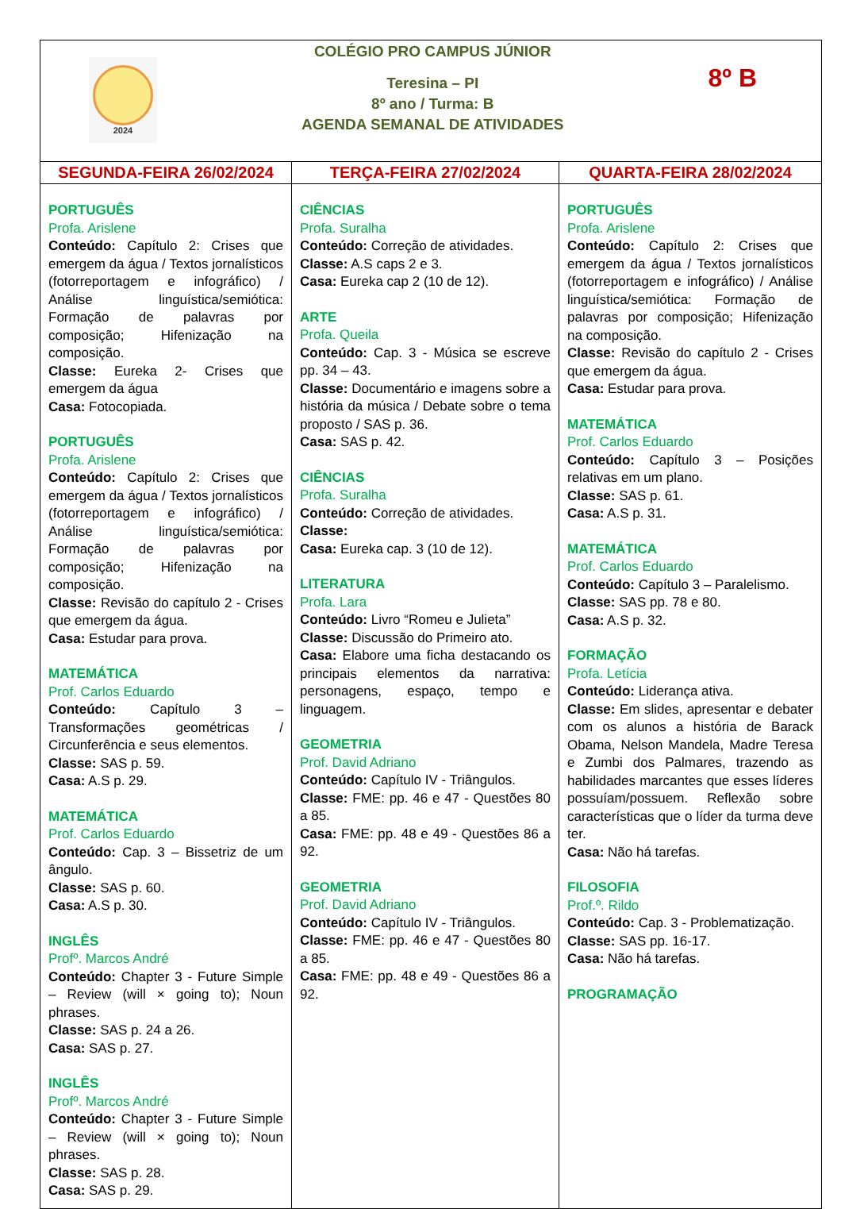| 2024 COLÉGIO PRO CAMPUS JÚNIOR Teresina – PI 8º ano / Turma: B AGENDA SEMANAL DE ATIVIDADES 8º B | | |
| SEGUNDA-FEIRA 26/02/2024 | TERÇA-FEIRA 27/02/2024 | QUARTA-FEIRA 28/02/2024 |
| PORTUGUÊS Profa. Arislene Conteúdo: Capítulo 2: Crises que emergem da água / Textos jornalísticos (fotorreportagem e infográfico) / Análise linguística/semiótica: Formação de palavras por composição; Hifenização na composição. Classe: Eureka 2- Crises que emergem da água Casa: Fotocopiada. PORTUGUÊS Profa. Arislene Conteúdo: Capítulo 2: Crises que emergem da água / Textos jornalísticos (fotorreportagem e infográfico) / Análise linguística/semiótica: Formação de palavras por composição; Hifenização na composição. Classe: Revisão do capítulo 2 - Crises que emergem da água. Casa: Estudar para prova. MATEMÁTICA Prof. Carlos Eduardo Conteúdo: Capítulo 3 – Transformações geométricas / Circunferência e seus elementos. Classe: SAS p. 59. Casa: A.S p. 29. MATEMÁTICA Prof. Carlos Eduardo Conteúdo: Cap. 3 – Bissetriz de um ângulo. Classe: SAS p. 60. Casa: A.S p. 30. INGLÊS Profº. Marcos André Conteúdo: Chapter 3 - Future Simple – Review (will × going to); Noun phrases. Classe: SAS p. 24 a 26. Casa: SAS p. 27. INGLÊS Profº. Marcos André Conteúdo: Chapter 3 - Future Simple – Review (will × going to); Noun phrases. Classe: SAS p. 28. Casa: SAS p. 29. | CIÊNCIAS Profa. Suralha Conteúdo: Correção de atividades. Classe: A.S caps 2 e 3. Casa: Eureka cap 2 (10 de 12). ARTE Profa. Queila Conteúdo: Cap. 3 - Música se escreve pp. 34 – 43. Classe: Documentário e imagens sobre a história da música / Debate sobre o tema proposto / SAS p. 36. Casa: SAS p. 42. CIÊNCIAS Profa. Suralha Conteúdo: Correção de atividades. Classe: Casa: Eureka cap. 3 (10 de 12). LITERATURA Profa. Lara Conteúdo: Livro “Romeu e Julieta” Classe: Discussão do Primeiro ato. Casa: Elabore uma ficha destacando os principais elementos da narrativa: personagens, espaço, tempo e linguagem. GEOMETRIA Prof. David Adriano Conteúdo: Capítulo IV - Triângulos. Classe: FME: pp. 46 e 47 - Questões 80 a 85. Casa: FME: pp. 48 e 49 - Questões 86 a 92. GEOMETRIA Prof. David Adriano Conteúdo: Capítulo IV - Triângulos. Classe: FME: pp. 46 e 47 - Questões 80 a 85. Casa: FME: pp. 48 e 49 - Questões 86 a 92. | PORTUGUÊS Profa. Arislene Conteúdo: Capítulo 2: Crises que emergem da água / Textos jornalísticos (fotorreportagem e infográfico) / Análise linguística/semiótica: Formação de palavras por composição; Hifenização na composição. Classe: Revisão do capítulo 2 - Crises que emergem da água. Casa: Estudar para prova. MATEMÁTICA Prof. Carlos Eduardo Conteúdo: Capítulo 3 – Posições relativas em um plano. Classe: SAS p. 61. Casa: A.S p. 31. MATEMÁTICA Prof. Carlos Eduardo Conteúdo: Capítulo 3 – Paralelismo. Classe: SAS pp. 78 e 80. Casa: A.S p. 32. FORMAÇÃO Profa. Letícia Conteúdo: Liderança ativa. Classe: Em slides, apresentar e debater com os alunos a história de Barack Obama, Nelson Mandela, Madre Teresa e Zumbi dos Palmares, trazendo as habilidades marcantes que esses líderes possuíam/possuem. Reflexão sobre características que o líder da turma deve ter. Casa: Não há tarefas. FILOSOFIA Prof.º. Rildo Conteúdo: Cap. 3 - Problematização. Classe: SAS pp. 16-17. Casa: Não há tarefas. PROGRAMAÇÃO |